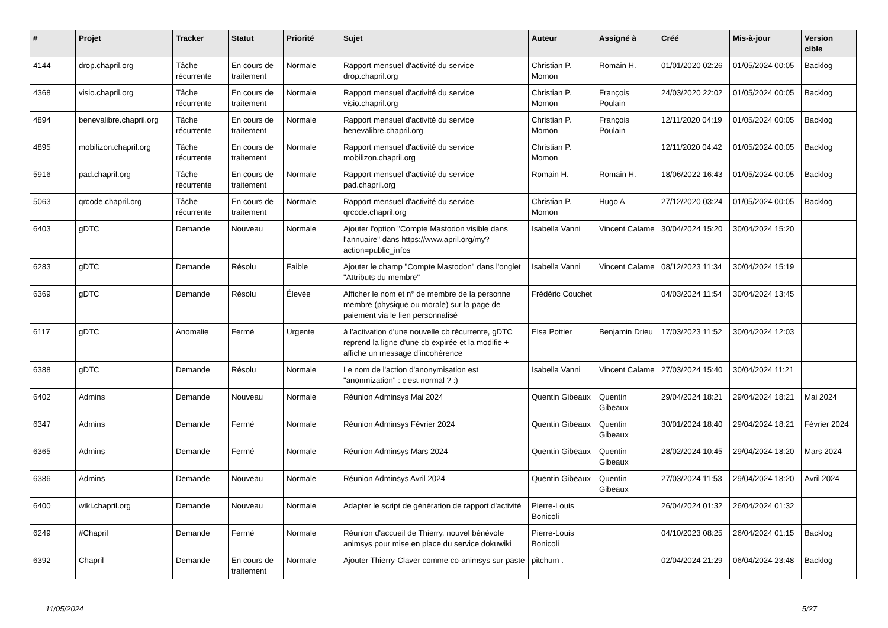| # | Projet | Tracker | Statut | Priorité | Sujet | Auteur | Assigné à | Créé | Mis-à-jour | Version cible |
| --- | --- | --- | --- | --- | --- | --- | --- | --- | --- | --- |
| 4144 | drop.chapril.org | Tâche récurrente | En cours de traitement | Normale | Rapport mensuel d'activité du service drop.chapril.org | Christian P. Momon | Romain H. | 01/01/2020 02:26 | 01/05/2024 00:05 | Backlog |
| 4368 | visio.chapril.org | Tâche récurrente | En cours de traitement | Normale | Rapport mensuel d'activité du service visio.chapril.org | Christian P. Momon | François Poulain | 24/03/2020 22:02 | 01/05/2024 00:05 | Backlog |
| 4894 | benevalibre.chapril.org | Tâche récurrente | En cours de traitement | Normale | Rapport mensuel d'activité du service benevalibre.chapril.org | Christian P. Momon | François Poulain | 12/11/2020 04:19 | 01/05/2024 00:05 | Backlog |
| 4895 | mobilizon.chapril.org | Tâche récurrente | En cours de traitement | Normale | Rapport mensuel d'activité du service mobilizon.chapril.org | Christian P. Momon | | 12/11/2020 04:42 | 01/05/2024 00:05 | Backlog |
| 5916 | pad.chapril.org | Tâche récurrente | En cours de traitement | Normale | Rapport mensuel d'activité du service pad.chapril.org | Romain H. | Romain H. | 18/06/2022 16:43 | 01/05/2024 00:05 | Backlog |
| 5063 | qrcode.chapril.org | Tâche récurrente | En cours de traitement | Normale | Rapport mensuel d'activité du service qrcode.chapril.org | Christian P. Momon | Hugo A | 27/12/2020 03:24 | 01/05/2024 00:05 | Backlog |
| 6403 | gDTC | Demande | Nouveau | Normale | Ajouter l'option "Compte Mastodon visible dans l'annuaire" dans https://www.april.org/my?action=public_infos | Isabella Vanni | Vincent Calame | 30/04/2024 15:20 | 30/04/2024 15:20 | |
| 6283 | gDTC | Demande | Résolu | Faible | Ajouter le champ "Compte Mastodon" dans l'onglet "Attributs du membre" | Isabella Vanni | Vincent Calame | 08/12/2023 11:34 | 30/04/2024 15:19 | |
| 6369 | gDTC | Demande | Résolu | Élevée | Afficher le nom et n° de membre de la personne membre (physique ou morale) sur la page de paiement via le lien personnalisé | Frédéric Couchet | | 04/03/2024 11:54 | 30/04/2024 13:45 | |
| 6117 | gDTC | Anomalie | Fermé | Urgente | à l'activation d'une nouvelle cb récurrente, gDTC reprend la ligne d'une cb expirée et la modifie + affiche un message d'incohérence | Elsa Pottier | Benjamin Drieu | 17/03/2023 11:52 | 30/04/2024 12:03 | |
| 6388 | gDTC | Demande | Résolu | Normale | Le nom de l'action d'anonymisation est "anonmization" : c'est normal ? :) | Isabella Vanni | Vincent Calame | 27/03/2024 15:40 | 30/04/2024 11:21 | |
| 6402 | Admins | Demande | Nouveau | Normale | Réunion Adminsys Mai 2024 | Quentin Gibeaux | Quentin Gibeaux | 29/04/2024 18:21 | 29/04/2024 18:21 | Mai 2024 |
| 6347 | Admins | Demande | Fermé | Normale | Réunion Adminsys Février 2024 | Quentin Gibeaux | Quentin Gibeaux | 30/01/2024 18:40 | 29/04/2024 18:21 | Février 2024 |
| 6365 | Admins | Demande | Fermé | Normale | Réunion Adminsys Mars 2024 | Quentin Gibeaux | Quentin Gibeaux | 28/02/2024 10:45 | 29/04/2024 18:20 | Mars 2024 |
| 6386 | Admins | Demande | Nouveau | Normale | Réunion Adminsys Avril 2024 | Quentin Gibeaux | Quentin Gibeaux | 27/03/2024 11:53 | 29/04/2024 18:20 | Avril 2024 |
| 6400 | wiki.chapril.org | Demande | Nouveau | Normale | Adapter le script de génération de rapport d'activité | Pierre-Louis Bonicoli | | 26/04/2024 01:32 | 26/04/2024 01:32 | |
| 6249 | #Chapril | Demande | Fermé | Normale | Réunion d'accueil de Thierry, nouvel bénévole animsys pour mise en place du service dokuwiki | Pierre-Louis Bonicoli | | 04/10/2023 08:25 | 26/04/2024 01:15 | Backlog |
| 6392 | Chapril | Demande | En cours de traitement | Normale | Ajouter Thierry-Claver comme co-animsys sur paste | pitchum . | | 02/04/2024 21:29 | 06/04/2024 23:48 | Backlog |
11/05/2024 5/27